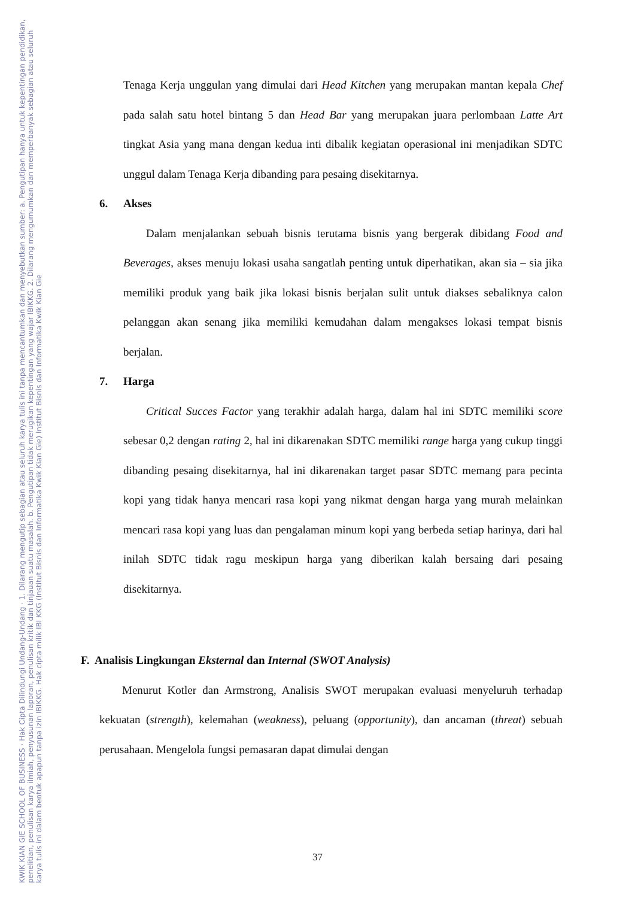KWIK KIAN GIE SCHOOL OF BUSINESS · Hak Cipta Dilindungi Undang-Undang · 1. Dilarang mengutip sebagian atau seluruh karya tulis ini tanpa mencantumkan dan menyebutkan sumber: a. Pengutipan hanya untuk kepentingan pendidikan, penelitian, penulisan karya ilmiah, penyusunan laporan, penulisan kritik dan tinjauan suatu masalah. b. Pengutipan tidak merugikan kepentingan yang wajar IBIKKG. 2. Dilarang mengumumkan dan memperbanyak sebagian atau seluruh karya tulis ini dalam bentuk apapun tanpa izin IBIKKG. Hak cipta milik IBI KKG (Institut Bisnis dan Informatika Kwik Kian Gie) Institut Bisnis dan Informatika Kwik Kian Gie
Tenaga Kerja unggulan yang dimulai dari Head Kitchen yang merupakan mantan kepala Chef pada salah satu hotel bintang 5 dan Head Bar yang merupakan juara perlombaan Latte Art tingkat Asia yang mana dengan kedua inti dibalik kegiatan operasional ini menjadikan SDTC unggul dalam Tenaga Kerja dibanding para pesaing disekitarnya.
6. Akses
Dalam menjalankan sebuah bisnis terutama bisnis yang bergerak dibidang Food and Beverages, akses menuju lokasi usaha sangatlah penting untuk diperhatikan, akan sia – sia jika memiliki produk yang baik jika lokasi bisnis berjalan sulit untuk diakses sebaliknya calon pelanggan akan senang jika memiliki kemudahan dalam mengakses lokasi tempat bisnis berjalan.
7. Harga
Critical Succes Factor yang terakhir adalah harga, dalam hal ini SDTC memiliki score sebesar 0,2 dengan rating 2, hal ini dikarenakan SDTC memiliki range harga yang cukup tinggi dibanding pesaing disekitarnya, hal ini dikarenakan target pasar SDTC memang para pecinta kopi yang tidak hanya mencari rasa kopi yang nikmat dengan harga yang murah melainkan mencari rasa kopi yang luas dan pengalaman minum kopi yang berbeda setiap harinya, dari hal inilah SDTC tidak ragu meskipun harga yang diberikan kalah bersaing dari pesaing disekitarnya.
F. Analisis Lingkungan Eksternal dan Internal (SWOT Analysis)
Menurut Kotler dan Armstrong, Analisis SWOT merupakan evaluasi menyeluruh terhadap kekuatan (strength), kelemahan (weakness), peluang (opportunity), dan ancaman (threat) sebuah perusahaan. Mengelola fungsi pemasaran dapat dimulai dengan
37